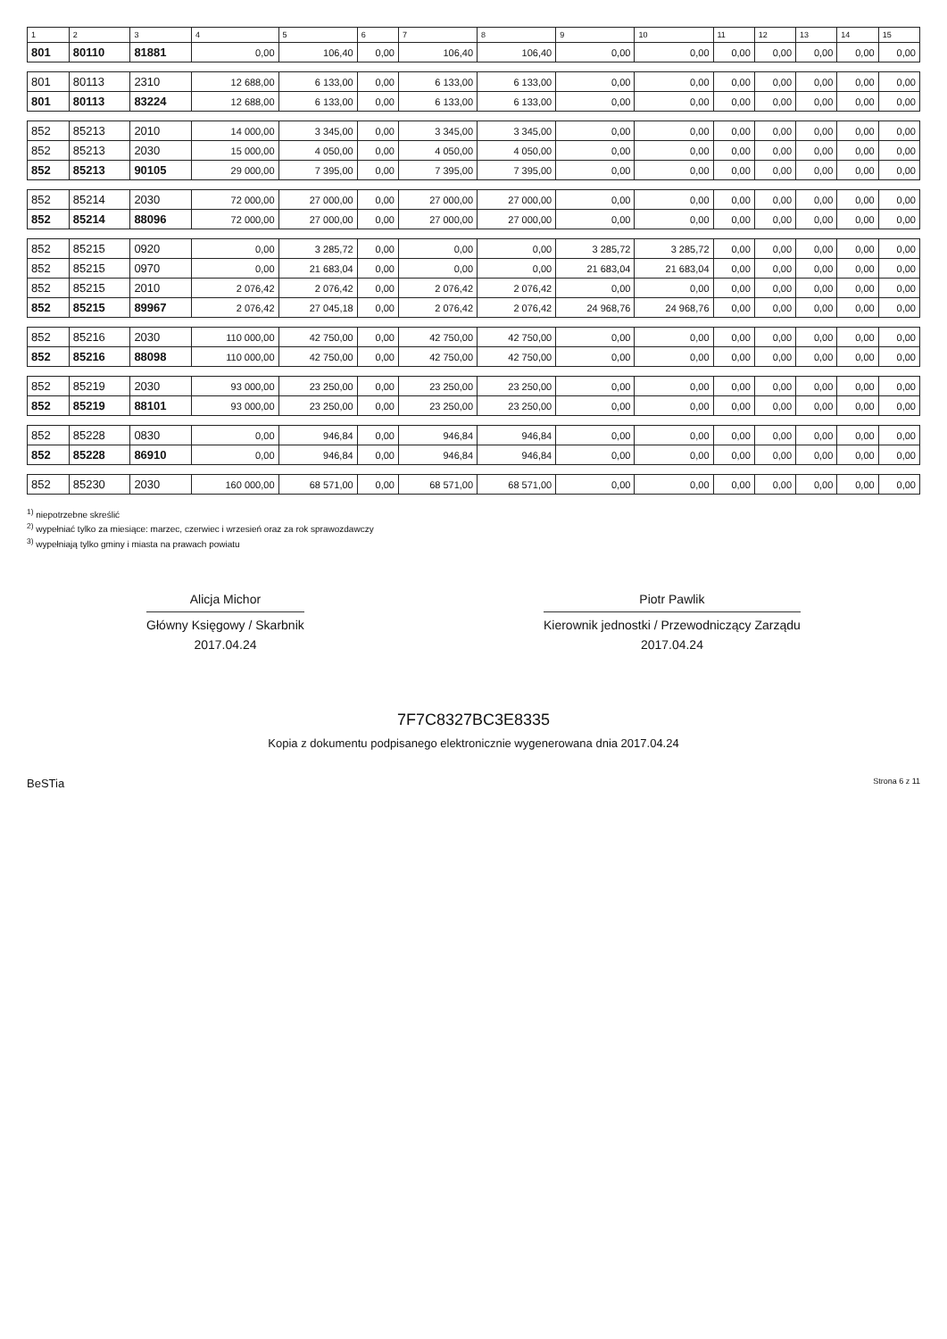| 1 | 2 | 3 | 4 | 5 | 6 | 7 | 8 | 9 | 10 | 11 | 12 | 13 | 14 | 15 |
| --- | --- | --- | --- | --- | --- | --- | --- | --- | --- | --- | --- | --- | --- | --- |
| 801 | 80110 | 81881 | 0,00 | 106,40 | 0,00 | 106,40 | 106,40 | 0,00 | 0,00 | 0,00 | 0,00 | 0,00 | 0,00 | 0,00 |
| 801 | 80113 | 2310 | 12 688,00 | 6 133,00 | 0,00 | 6 133,00 | 6 133,00 | 0,00 | 0,00 | 0,00 | 0,00 | 0,00 | 0,00 | 0,00 |
| 801 | 80113 | 83224 | 12 688,00 | 6 133,00 | 0,00 | 6 133,00 | 6 133,00 | 0,00 | 0,00 | 0,00 | 0,00 | 0,00 | 0,00 | 0,00 |
| 852 | 85213 | 2010 | 14 000,00 | 3 345,00 | 0,00 | 3 345,00 | 3 345,00 | 0,00 | 0,00 | 0,00 | 0,00 | 0,00 | 0,00 | 0,00 |
| 852 | 85213 | 2030 | 15 000,00 | 4 050,00 | 0,00 | 4 050,00 | 4 050,00 | 0,00 | 0,00 | 0,00 | 0,00 | 0,00 | 0,00 | 0,00 |
| 852 | 85213 | 90105 | 29 000,00 | 7 395,00 | 0,00 | 7 395,00 | 7 395,00 | 0,00 | 0,00 | 0,00 | 0,00 | 0,00 | 0,00 | 0,00 |
| 852 | 85214 | 2030 | 72 000,00 | 27 000,00 | 0,00 | 27 000,00 | 27 000,00 | 0,00 | 0,00 | 0,00 | 0,00 | 0,00 | 0,00 | 0,00 |
| 852 | 85214 | 88096 | 72 000,00 | 27 000,00 | 0,00 | 27 000,00 | 27 000,00 | 0,00 | 0,00 | 0,00 | 0,00 | 0,00 | 0,00 | 0,00 |
| 852 | 85215 | 0920 | 0,00 | 3 285,72 | 0,00 | 0,00 | 0,00 | 3 285,72 | 3 285,72 | 0,00 | 0,00 | 0,00 | 0,00 | 0,00 |
| 852 | 85215 | 0970 | 0,00 | 21 683,04 | 0,00 | 0,00 | 0,00 | 21 683,04 | 21 683,04 | 0,00 | 0,00 | 0,00 | 0,00 | 0,00 |
| 852 | 85215 | 2010 | 2 076,42 | 2 076,42 | 0,00 | 2 076,42 | 2 076,42 | 0,00 | 0,00 | 0,00 | 0,00 | 0,00 | 0,00 | 0,00 |
| 852 | 85215 | 89967 | 2 076,42 | 27 045,18 | 0,00 | 2 076,42 | 2 076,42 | 24 968,76 | 24 968,76 | 0,00 | 0,00 | 0,00 | 0,00 | 0,00 |
| 852 | 85216 | 2030 | 110 000,00 | 42 750,00 | 0,00 | 42 750,00 | 42 750,00 | 0,00 | 0,00 | 0,00 | 0,00 | 0,00 | 0,00 | 0,00 |
| 852 | 85216 | 88098 | 110 000,00 | 42 750,00 | 0,00 | 42 750,00 | 42 750,00 | 0,00 | 0,00 | 0,00 | 0,00 | 0,00 | 0,00 | 0,00 |
| 852 | 85219 | 2030 | 93 000,00 | 23 250,00 | 0,00 | 23 250,00 | 23 250,00 | 0,00 | 0,00 | 0,00 | 0,00 | 0,00 | 0,00 | 0,00 |
| 852 | 85219 | 88101 | 93 000,00 | 23 250,00 | 0,00 | 23 250,00 | 23 250,00 | 0,00 | 0,00 | 0,00 | 0,00 | 0,00 | 0,00 | 0,00 |
| 852 | 85228 | 0830 | 0,00 | 946,84 | 0,00 | 946,84 | 946,84 | 0,00 | 0,00 | 0,00 | 0,00 | 0,00 | 0,00 | 0,00 |
| 852 | 85228 | 86910 | 0,00 | 946,84 | 0,00 | 946,84 | 946,84 | 0,00 | 0,00 | 0,00 | 0,00 | 0,00 | 0,00 | 0,00 |
| 852 | 85230 | 2030 | 160 000,00 | 68 571,00 | 0,00 | 68 571,00 | 68 571,00 | 0,00 | 0,00 | 0,00 | 0,00 | 0,00 | 0,00 | 0,00 |
<sup>1)</sup> niepotrzebne skreślić
<sup>2)</sup> wypełniać tylko za miesiące: marzec, czerwiec i wrzesień oraz za rok sprawozdawczy
<sup>3)</sup> wypełniają tylko gminy i miasta na prawach powiatu
Alicja Michor
Główny Księgowy / Skarbnik
2017.04.24
Piotr Pawlik
Kierownik jednostki / Przewodniczący Zarządu
2017.04.24
7F7C8327BC3E8335
Kopia z dokumentu podpisanego elektronicznie wygenerowana dnia 2017.04.24
BeSTia Strona 6 z 11